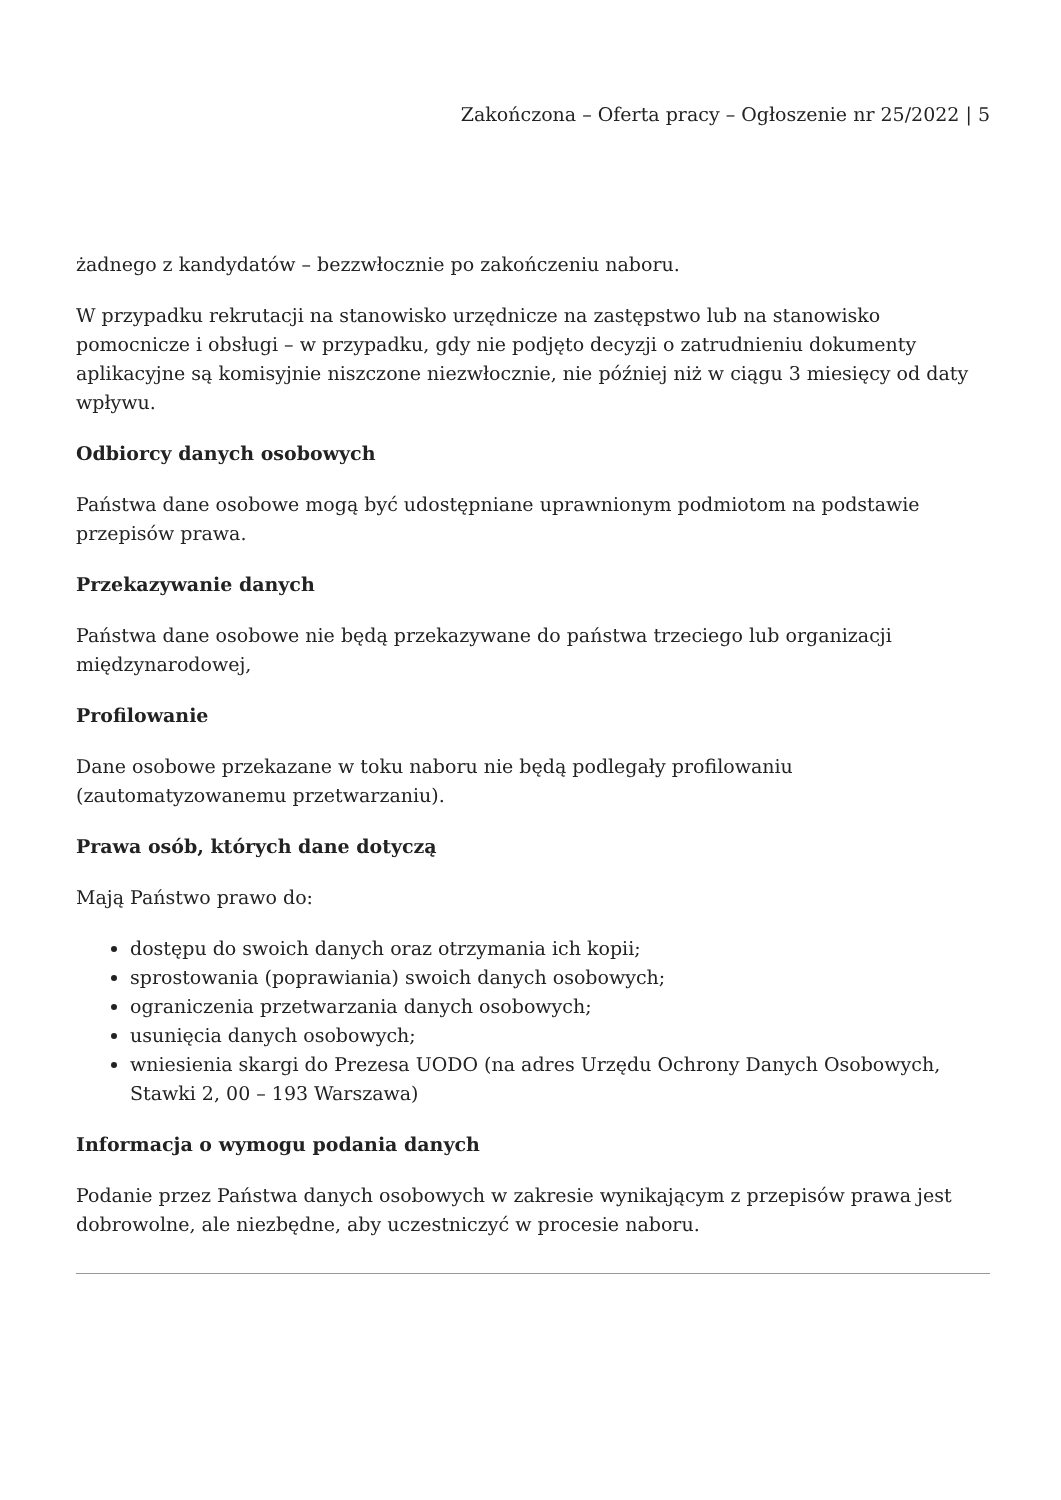Zakończona – Oferta pracy – Ogłoszenie nr 25/2022 | 5
żadnego z kandydatów – bezzwłocznie po zakończeniu naboru.
W przypadku rekrutacji na stanowisko urzędnicze na zastępstwo lub na stanowisko pomocnicze i obsługi – w przypadku, gdy nie podjęto decyzji o zatrudnieniu dokumenty aplikacyjne są komisyjnie niszczone niezwłocznie, nie później niż w ciągu 3 miesięcy od daty wpływu.
Odbiorcy danych osobowych
Państwa dane osobowe mogą być udostępniane uprawnionym podmiotom na podstawie przepisów prawa.
Przekazywanie danych
Państwa dane osobowe nie będą przekazywane do państwa trzeciego lub organizacji międzynarodowej,
Profilowanie
Dane osobowe przekazane w toku naboru nie będą podlegały profilowaniu (zautomatyzowanemu przetwarzaniu).
Prawa osób, których dane dotyczą
Mają Państwo prawo do:
dostępu do swoich danych oraz otrzymania ich kopii;
sprostowania (poprawiania) swoich danych osobowych;
ograniczenia przetwarzania danych osobowych;
usunięcia danych osobowych;
wniesienia skargi do Prezesa UODO (na adres Urzędu Ochrony Danych Osobowych, Stawki 2, 00 – 193 Warszawa)
Informacja o wymogu podania danych
Podanie przez Państwa danych osobowych w zakresie wynikającym z przepisów prawa jest dobrowolne, ale niezbędne, aby uczestniczyć w procesie naboru.